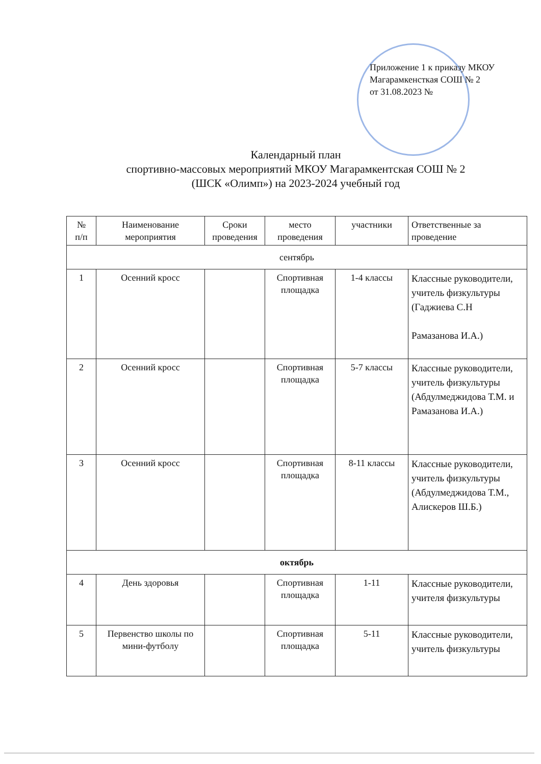Приложение 1 к приказу МКОУ
Магарамкенсткая СОШ № 2
от 31.08.2023 №
Календарный план
спортивно-массовых мероприятий МКОУ Магарамкентская СОШ № 2
(ШСК «Олимп») на 2023-2024 учебный год
| № п/п | Наименование мероприятия | Сроки проведения | место проведения | участники | Ответственные за проведение |
| --- | --- | --- | --- | --- | --- |
| сентябрь | | | | | |
| 1 | Осенний кросс | | Спортивная площадка | 1-4 классы | Классные руководители, учитель физкультуры (Гаджиева С.Н Рамазанова И.А.) |
| 2 | Осенний кросс | | Спортивная площадка | 5-7 классы | Классные руководители, учитель физкультуры (Абдулмеджидова Т.М. и Рамазанова И.А.) |
| 3 | Осенний кросс | | Спортивная площадка | 8-11 классы | Классные руководители, учитель физкультуры (Абдулмеджидова Т.М., Алискеров Ш.Б.) |
| октябрь | | | | | |
| 4 | День здоровья | | Спортивная площадка | 1-11 | Классные руководители, учителя физкультуры |
| 5 | Первенство школы по мини-футболу | | Спортивная площадка | 5-11 | Классные руководители, учитель физкультуры |